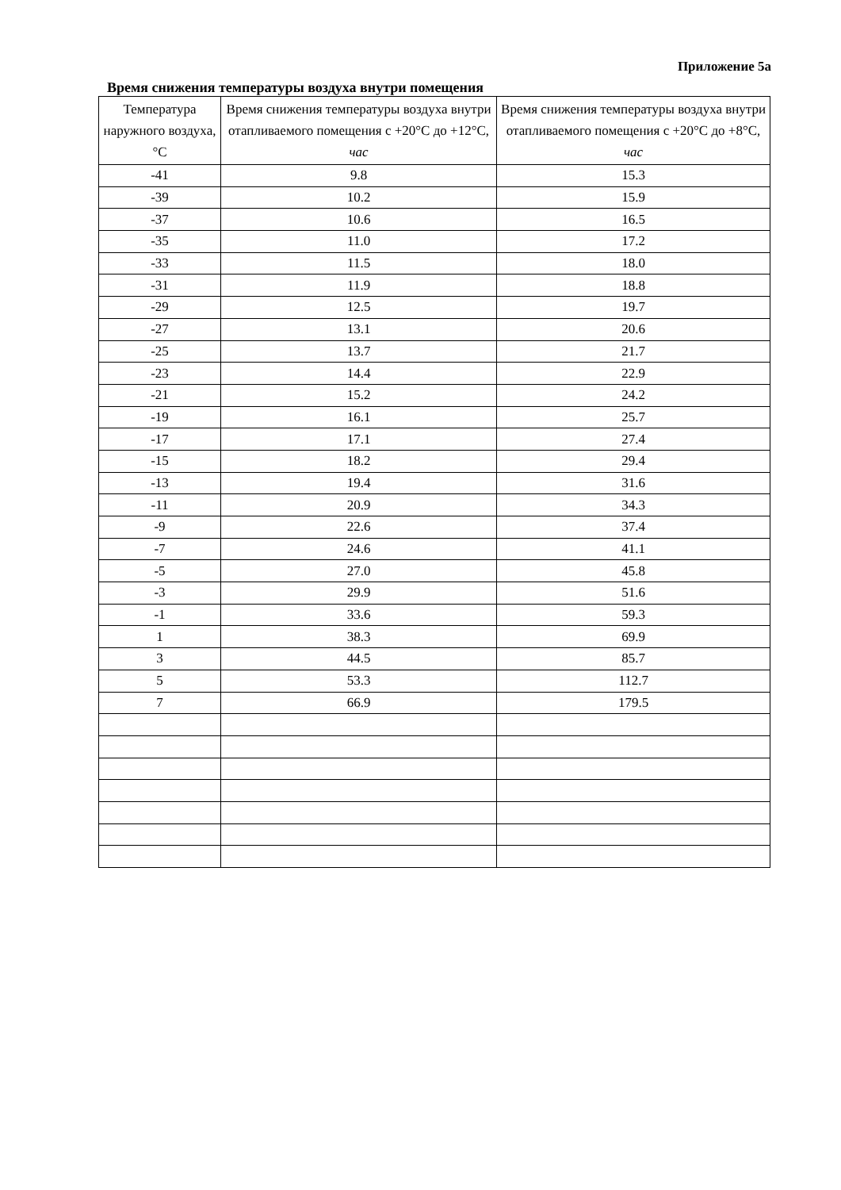Приложение 5а
Время снижения температуры воздуха внутри помещения
| Температура наружного воздуха, °С | Время снижения температуры воздуха внутри отапливаемого помещения с +20°С до +12°С, час | Время снижения температуры воздуха внутри отапливаемого помещения с +20°С до +8°С, час |
| --- | --- | --- |
| -41 | 9.8 | 15.3 |
| -39 | 10.2 | 15.9 |
| -37 | 10.6 | 16.5 |
| -35 | 11.0 | 17.2 |
| -33 | 11.5 | 18.0 |
| -31 | 11.9 | 18.8 |
| -29 | 12.5 | 19.7 |
| -27 | 13.1 | 20.6 |
| -25 | 13.7 | 21.7 |
| -23 | 14.4 | 22.9 |
| -21 | 15.2 | 24.2 |
| -19 | 16.1 | 25.7 |
| -17 | 17.1 | 27.4 |
| -15 | 18.2 | 29.4 |
| -13 | 19.4 | 31.6 |
| -11 | 20.9 | 34.3 |
| -9 | 22.6 | 37.4 |
| -7 | 24.6 | 41.1 |
| -5 | 27.0 | 45.8 |
| -3 | 29.9 | 51.6 |
| -1 | 33.6 | 59.3 |
| 1 | 38.3 | 69.9 |
| 3 | 44.5 | 85.7 |
| 5 | 53.3 | 112.7 |
| 7 | 66.9 | 179.5 |